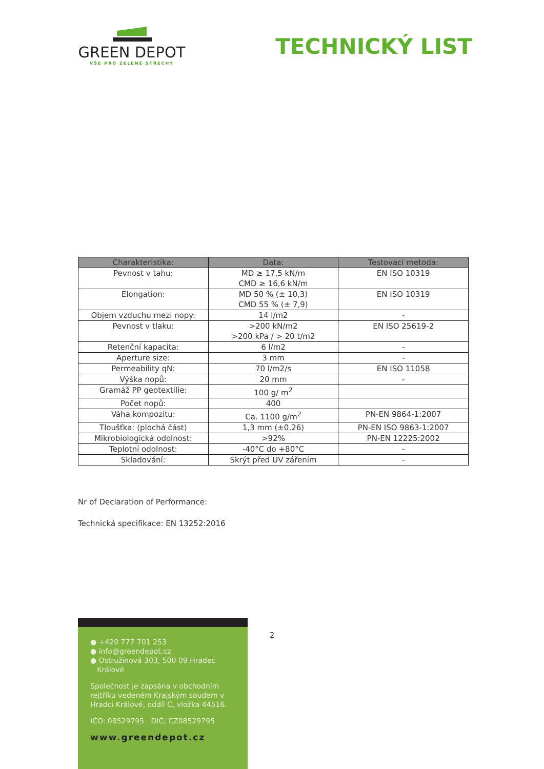GREEN DEPOT
VŠE PRO ZELENÉ STŘECHY
TECHNICKÝ LIST
| Charakteristika: | Data: | Testovací metoda: |
| --- | --- | --- |
| Pevnost v tahu: | MD ≥ 17,5 kN/m CMD ≥ 16,6 kN/m | EN ISO 10319 |
| Elongation: | MD 50 % (± 10,3) CMD 55 % (± 7,9) | EN ISO 10319 |
| Objem vzduchu mezi nopy: | 14 l/m2 | - |
| Pevnost v tlaku: | >200 kN/m2 >200 kPa / > 20 t/m2 | EN ISO 25619-2 |
| Retenční kapacita: | 6 l/m2 | - |
| Aperture size: | 3 mm | - |
| Permeability qN: | 70 l/m2/s | EN ISO 11058 |
| Výška nopů: | 20 mm | - |
| Gramáž PP geotextilie: | 100 g/ m<sup>2</sup> | |
| Počet nopů: | 400 | |
| Váha kompozitu: | Ca. 1100 g/m<sup>2</sup> | PN-EN 9864-1:2007 |
| Tloušťka: (plochá část) | 1,3 mm (±0,26) | PN-EN ISO 9863-1:2007 |
| Mikrobiologická odolnost: | >92% | PN-EN 12225:2002 |
| Teplotní odolnost: | -40°C do +80°C | - |
| Skladování: | Skrýt před UV zářením | - |
Nr of Declaration of Performance:
Technická specifikace: EN 13252:2016
2
● +420 777 701 253
● info@greendepot.cz
● Ostružinová 303, 500 09 Hradec
Králové
Společnost je zapsána v obchodním rejtříku vedeném Krajským soudem v Hradci Králové, oddíl C, vložka 44516.
IČO: 08529795 DIČ: CZ08529795
www.greendepot.cz